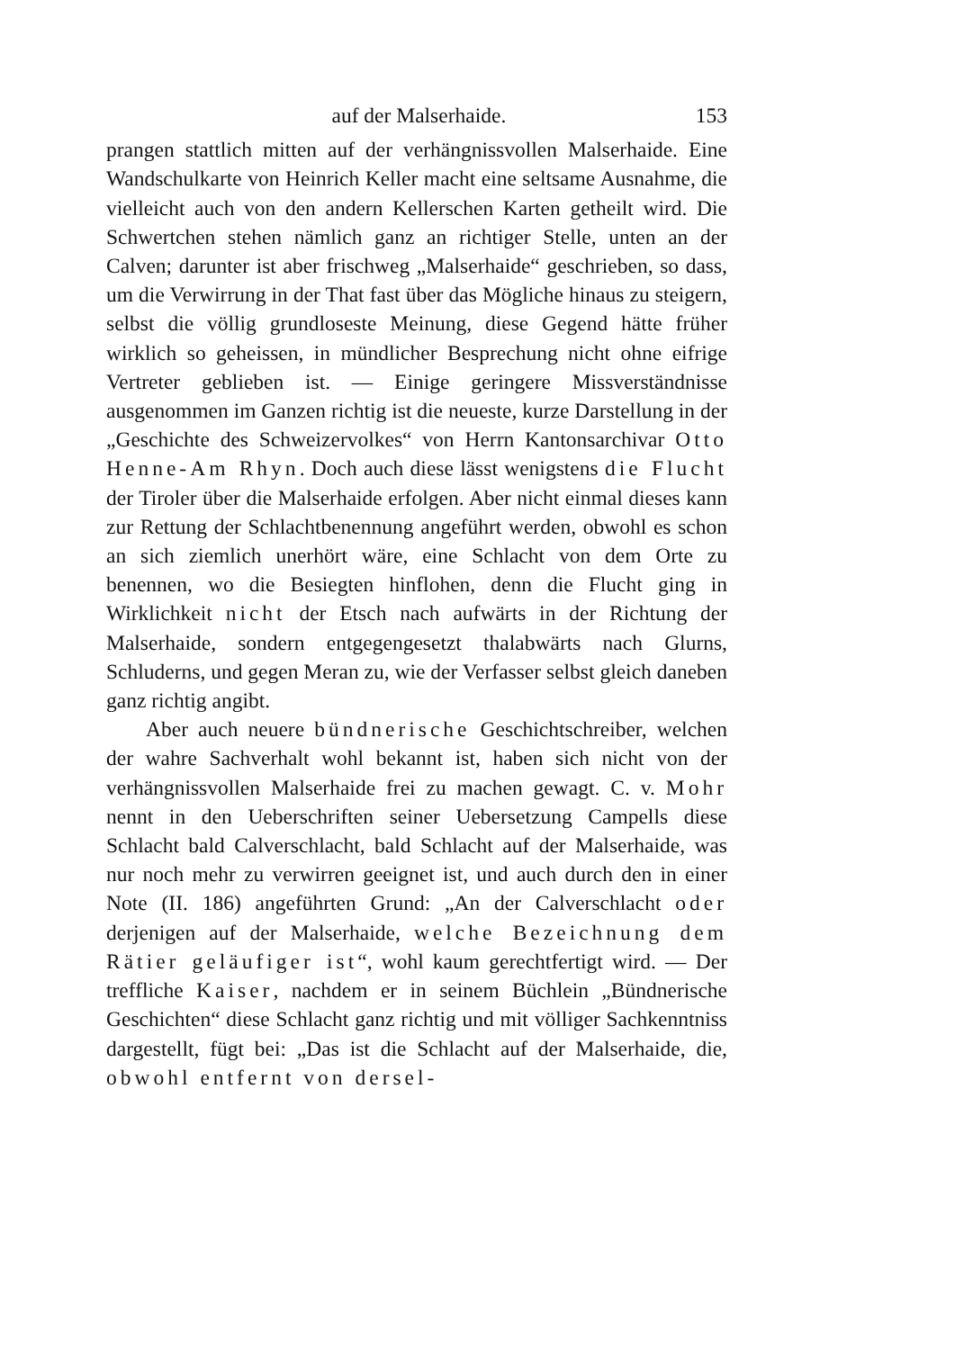auf der Malserhaide. 153
prangen stattlich mitten auf der verhängnissvollen Malserhaide. Eine Wandschulkarte von Heinrich Keller macht eine seltsame Ausnahme, die vielleicht auch von den andern Kellerschen Karten getheilt wird. Die Schwertchen stehen nämlich ganz an richtiger Stelle, unten an der Calven; darunter ist aber frischweg „Malserhaide“ geschrieben, so dass, um die Verwirrung in der That fast über das Mögliche hinaus zu steigern, selbst die völlig grundloseste Meinung, diese Gegend hätte früher wirklich so geheissen, in mündlicher Besprechung nicht ohne eifrige Vertreter geblieben ist. — Einige geringere Missverständnisse ausgenommen im Ganzen richtig ist die neueste, kurze Darstellung in der „Geschichte des Schweizervolkes“ von Herrn Kantonsarchivar Otto Henne-Am Rhyn. Doch auch diese lässt wenigstens die Flucht der Tiroler über die Malserhaide erfolgen. Aber nicht einmal dieses kann zur Rettung der Schlachtbenennung angeführt werden, obwohl es schon an sich ziemlich unerhört wäre, eine Schlacht von dem Orte zu benennen, wo die Besiegten hinflohen, denn die Flucht ging in Wirklichkeit nicht der Etsch nach aufwärts in der Richtung der Malserhaide, sondern entgegengesetzt thalabwärts nach Glurns, Schluderns, und gegen Meran zu, wie der Verfasser selbst gleich daneben ganz richtig angibt.
Aber auch neuere bündnerische Geschichtschreiber, welchen der wahre Sachverhalt wohl bekannt ist, haben sich nicht von der verhängnissvollen Malserhaide frei zu machen gewagt. C. v. Mohr nennt in den Ueberschriften seiner Uebersetzung Campells diese Schlacht bald Calverschlacht, bald Schlacht auf der Malserhaide, was nur noch mehr zu verwirren geeignet ist, und auch durch den in einer Note (II. 186) angeführten Grund: „An der Calverschlacht oder derjenigen auf der Malserhaide, welche Bezeichnung dem Rätier geläufiger ist“, wohl kaum gerechtfertigt wird. — Der treffliche Kaiser, nachdem er in seinem Büchlein „Bündnerische Geschichten“ diese Schlacht ganz richtig und mit völliger Sachkenntniss dargestellt, fügt bei: „Das ist die Schlacht auf der Malserhaide, die, obwohl entfernt von dersel-